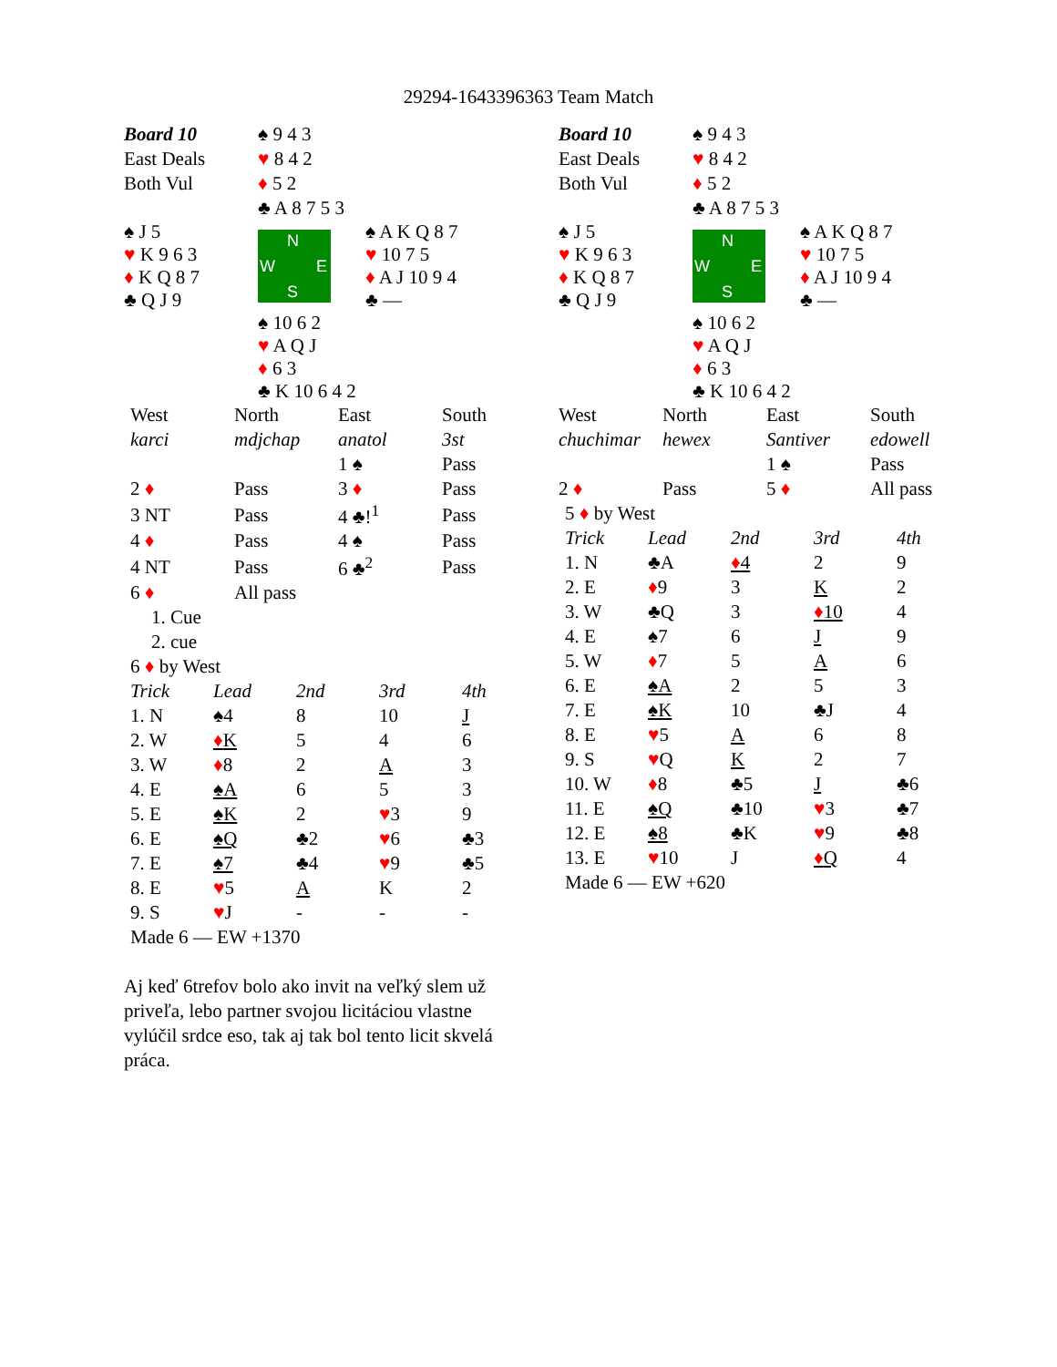29294-1643396363 Team Match
| Board 10 | ♠ 9 4 3 | |
| East Deals | ♥ 8 4 2 | |
| Both Vul | ♦ 5 2 | |
| | ♣ A 8 7 5 3 | |
| ♠ J 5 ♥ K 9 6 3 ♦ K Q 8 7 ♣ Q J 9 | N W E S | ♠ A K Q 8 7 ♥ 10 7 5 ♦ A J 10 9 4 ♣ — |
| | ♠ 10 6 2 ♥ A Q J ♦ 6 3 ♣ K 10 6 4 2 | |
| West | North | East | South |
| karci | mdjchap | anatol | 3st |
| | | 1 ♠ | Pass |
| 2 ♦ | Pass | 3 ♦ | Pass |
| 3 NT | Pass | 4 ♣!<sup>1</sup> | Pass |
| 4 ♦ | Pass | 4 ♠ | Pass |
| 4 NT | Pass | 6 ♣<sup>2</sup> | Pass |
| 6 ♦ | All pass | | |
1. Cue
2. cue
6 ♦ by West
| Trick | Lead | 2nd | 3rd | 4th |
| 1. N | ♠4 | 8 | 10 | J |
| 2. W | ♦ K | 5 | 4 | 6 |
| 3. W | ♦ 8 | 2 | A | 3 |
| 4. E | ♠A | 6 | 5 | 3 |
| 5. E | ♠K | 2 | ♥ 3 | 9 |
| 6. E | ♠Q | ♣2 | ♥ 6 | ♣3 |
| 7. E | ♠7 | ♣4 | ♥ 9 | ♣5 |
| 8. E | ♥ 5 | A | K | 2 |
| 9. S | ♥ J | - | - | - |
Made 6 — EW +1370
Aj keď 6trefov bolo ako invit na veľký slem už priveľa, lebo partner svojou licitáciou vlastne vylúčil srdce eso, tak aj tak bol tento licit skvelá práca.
| Board 10 | ♠ 9 4 3 | |
| East Deals | ♥ 8 4 2 | |
| Both Vul | ♦ 5 2 | |
| | ♣ A 8 7 5 3 | |
| ♠ J 5 ♥ K 9 6 3 ♦ K Q 8 7 ♣ Q J 9 | N W E S | ♠ A K Q 8 7 ♥ 10 7 5 ♦ A J 10 9 4 ♣ — |
| | ♠ 10 6 2 ♥ A Q J ♦ 6 3 ♣ K 10 6 4 2 | |
| West | North | East | South |
| chuchimar | hewex | Santiver | edowell |
| | | 1 ♠ | Pass |
| 2 ♦ | Pass | 5 ♦ | All pass |
5 ♦ by West
| Trick | Lead | 2nd | 3rd | 4th |
| 1. N | ♣A | ♦ 4 | 2 | 9 |
| 2. E | ♦ 9 | 3 | K | 2 |
| 3. W | ♣Q | 3 | ♦ 10 | 4 |
| 4. E | ♠7 | 6 | J | 9 |
| 5. W | ♦ 7 | 5 | A | 6 |
| 6. E | ♠A | 2 | 5 | 3 |
| 7. E | ♠K | 10 | ♣J | 4 |
| 8. E | ♥ 5 | A | 6 | 8 |
| 9. S | ♥ Q | K | 2 | 7 |
| 10. W | ♦ 8 | ♣5 | J | ♣6 |
| 11. E | ♠Q | ♣10 | ♥ 3 | ♣7 |
| 12. E | ♠8 | ♣K | ♥ 9 | ♣8 |
| 13. E | ♥ 10 | J | ♦ Q | 4 |
Made 6 — EW +620